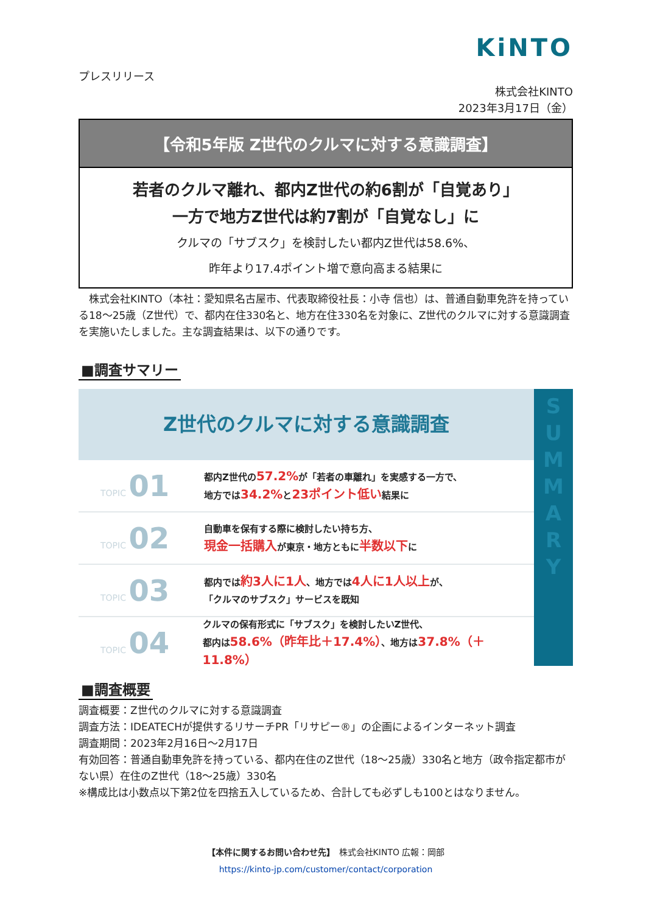KiNTO
プレスリリース
株式会社KINTO
2023年3月17日（金）
【令和5年版 Z世代のクルマに対する意識調査】
若者のクルマ離れ、都内Z世代の約6割が「自覚あり」
一方で地方Z世代は約7割が「自覚なし」に
クルマの「サブスク」を検討したい都内Z世代は58.6%、
昨年より17.4ポイント増で意向高まる結果に
　株式会社KINTO（本社：愛知県名古屋市、代表取締役社長：小寺 信也）は、普通自動車免許を持っている18～25歳（Z世代）で、都内在住330名と、地方在住330名を対象に、Z世代のクルマに対する意識調査を実施いたしました。主な調査結果は、以下の通りです。
■調査サマリー
Z世代のクルマに対する意識調査
TOPIC 01
都内Z世代の57.2% が「若者の車離れ」を実感する一方で、
地方では34.2% と23ポイント低い結果に
TOPIC 02
自動車を保有する際に検討したい持ち方、
現金一括購入が東京・地方ともに半数以下に
TOPIC 03
都内では約3人に1人、地方では4人に1人以上が、
「クルマのサブスク」サービスを既知
TOPIC 04
クルマの保有形式に「サブスク」を検討したいZ世代、
都内は58.6%（昨年比＋17.4%）、地方は37.8%（＋11.8%）
S
U
M
M
A
R
Y
■調査概要
調査概要：Z世代のクルマに対する意識調査
調査方法：IDEATECHが提供するリサーチPR「リサピー®」の企画によるインターネット調査
調査期間：2023年2月16日～2月17日
有効回答：普通自動車免許を持っている、都内在住のZ世代（18～25歳）330名と地方（政令指定都市がない県）在住のZ世代（18～25歳）330名
※構成比は小数点以下第2位を四捨五入しているため、合計しても必ずしも100とはなりません。
【本件に関するお問い合わせ先】　株式会社KINTO 広報：岡部
https://kinto-jp.com/customer/contact/corporation